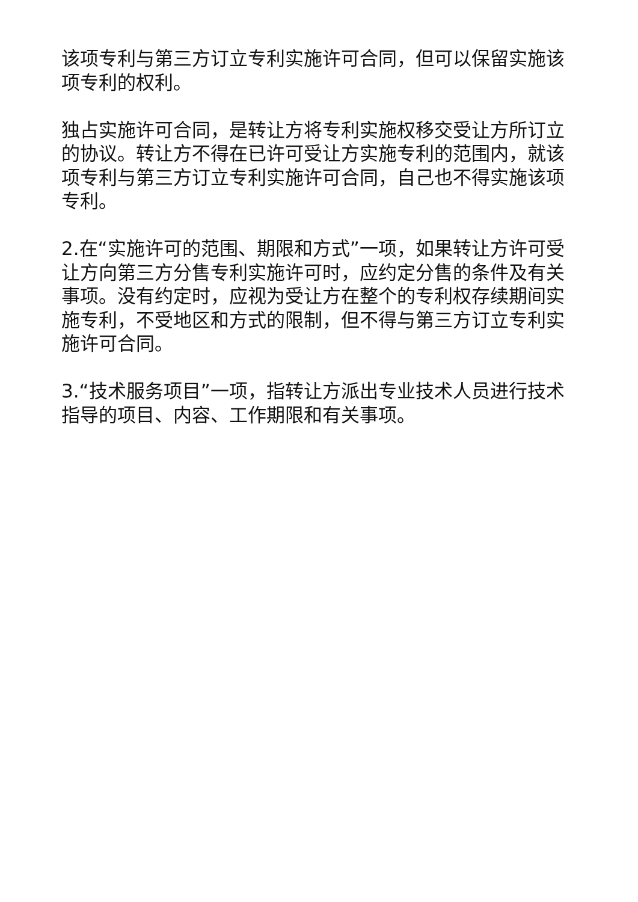该项专利与第三方订立专利实施许可合同，但可以保留实施该项专利的权利。
独占实施许可合同，是转让方将专利实施权移交受让方所订立的协议。转让方不得在已许可受让方实施专利的范围内，就该项专利与第三方订立专利实施许可合同，自己也不得实施该项专利。
2.在“实施许可的范围、期限和方式”一项，如果转让方许可受让方向第三方分售专利实施许可时，应约定分售的条件及有关事项。没有约定时，应视为受让方在整个的专利权存续期间实施专利，不受地区和方式的限制，但不得与第三方订立专利实施许可合同。
3.“技术服务项目”一项，指转让方派出专业技术人员进行技术指导的项目、内容、工作期限和有关事项。